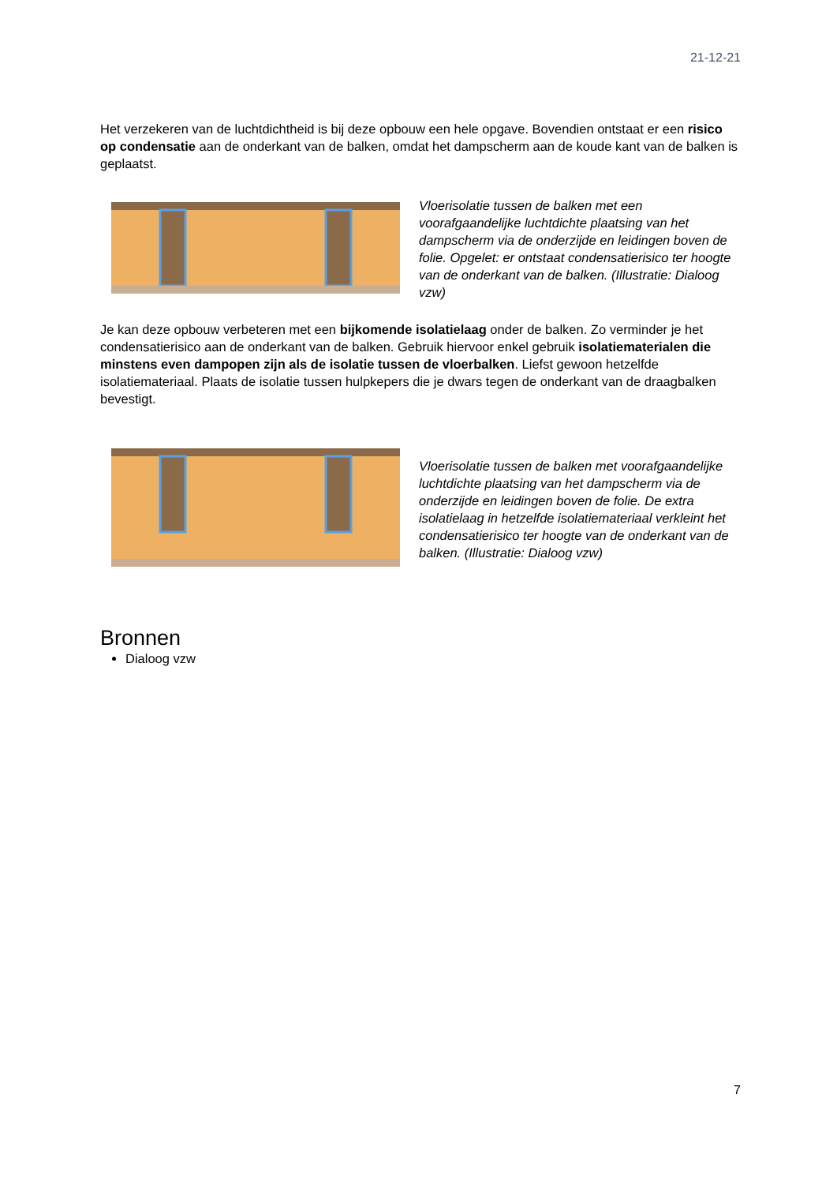21-12-21
Het verzekeren van de luchtdichtheid is bij deze opbouw een hele opgave. Bovendien ontstaat er een risico op condensatie aan de onderkant van de balken, omdat het dampscherm aan de koude kant van de balken is geplaatst.
Vloerisolatie tussen de balken met een voorafgaandelijke luchtdichte plaatsing van het dampscherm via de onderzijde en leidingen boven de folie. Opgelet: er ontstaat condensatierisico ter hoogte van de onderkant van de balken. (Illustratie: Dialoog vzw)
Je kan deze opbouw verbeteren met een bijkomende isolatielaag onder de balken. Zo verminder je het condensatierisico aan de onderkant van de balken. Gebruik hiervoor enkel gebruik isolatiematerialen die minstens even dampopen zijn als de isolatie tussen de vloerbalken. Liefst gewoon hetzelfde isolatiemateriaal. Plaats de isolatie tussen hulpkepers die je dwars tegen de onderkant van de draagbalken bevestigt.
Vloerisolatie tussen de balken met voorafgaandelijke luchtdichte plaatsing van het dampscherm via de onderzijde en leidingen boven de folie. De extra isolatielaag in hetzelfde isolatiemateriaal verkleint het condensatierisico ter hoogte van de onderkant van de balken. (Illustratie: Dialoog vzw)
Bronnen
Dialoog vzw
7